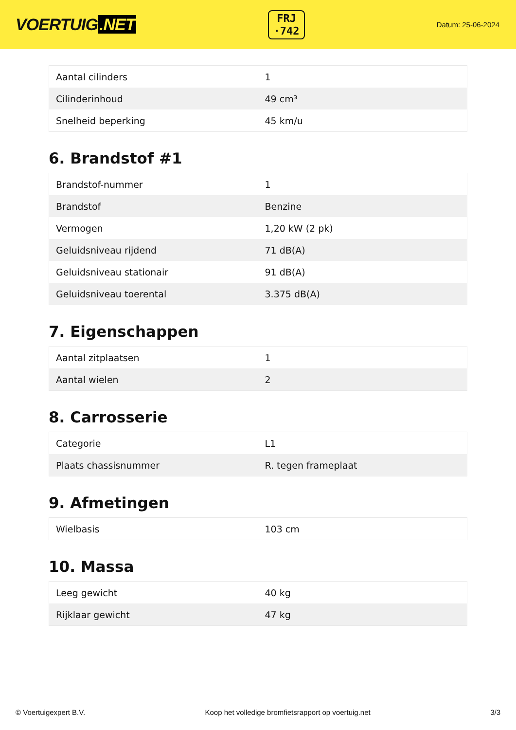VOERTUIG.NET
FRJ
·742
Datum: 25-06-2024
| Aantal cilinders | 1 |
| Cilinderinhoud | 49 cm³ |
| Snelheid beperking | 45 km/u |
6. Brandstof #1
| Brandstof-nummer | 1 |
| Brandstof | Benzine |
| Vermogen | 1,20 kW (2 pk) |
| Geluidsniveau rijdend | 71 dB(A) |
| Geluidsniveau stationair | 91 dB(A) |
| Geluidsniveau toerental | 3.375 dB(A) |
7. Eigenschappen
| Aantal zitplaatsen | 1 |
| Aantal wielen | 2 |
8. Carrosserie
| Categorie | L1 |
| Plaats chassisnummer | R. tegen frameplaat |
9. Afmetingen
| Wielbasis | 103 cm |
10. Massa
| Leeg gewicht | 40 kg |
| Rijklaar gewicht | 47 kg |
© Voertuigexpert B.V. Koop het volledige bromfietsrapport op voertuig.net 3/3